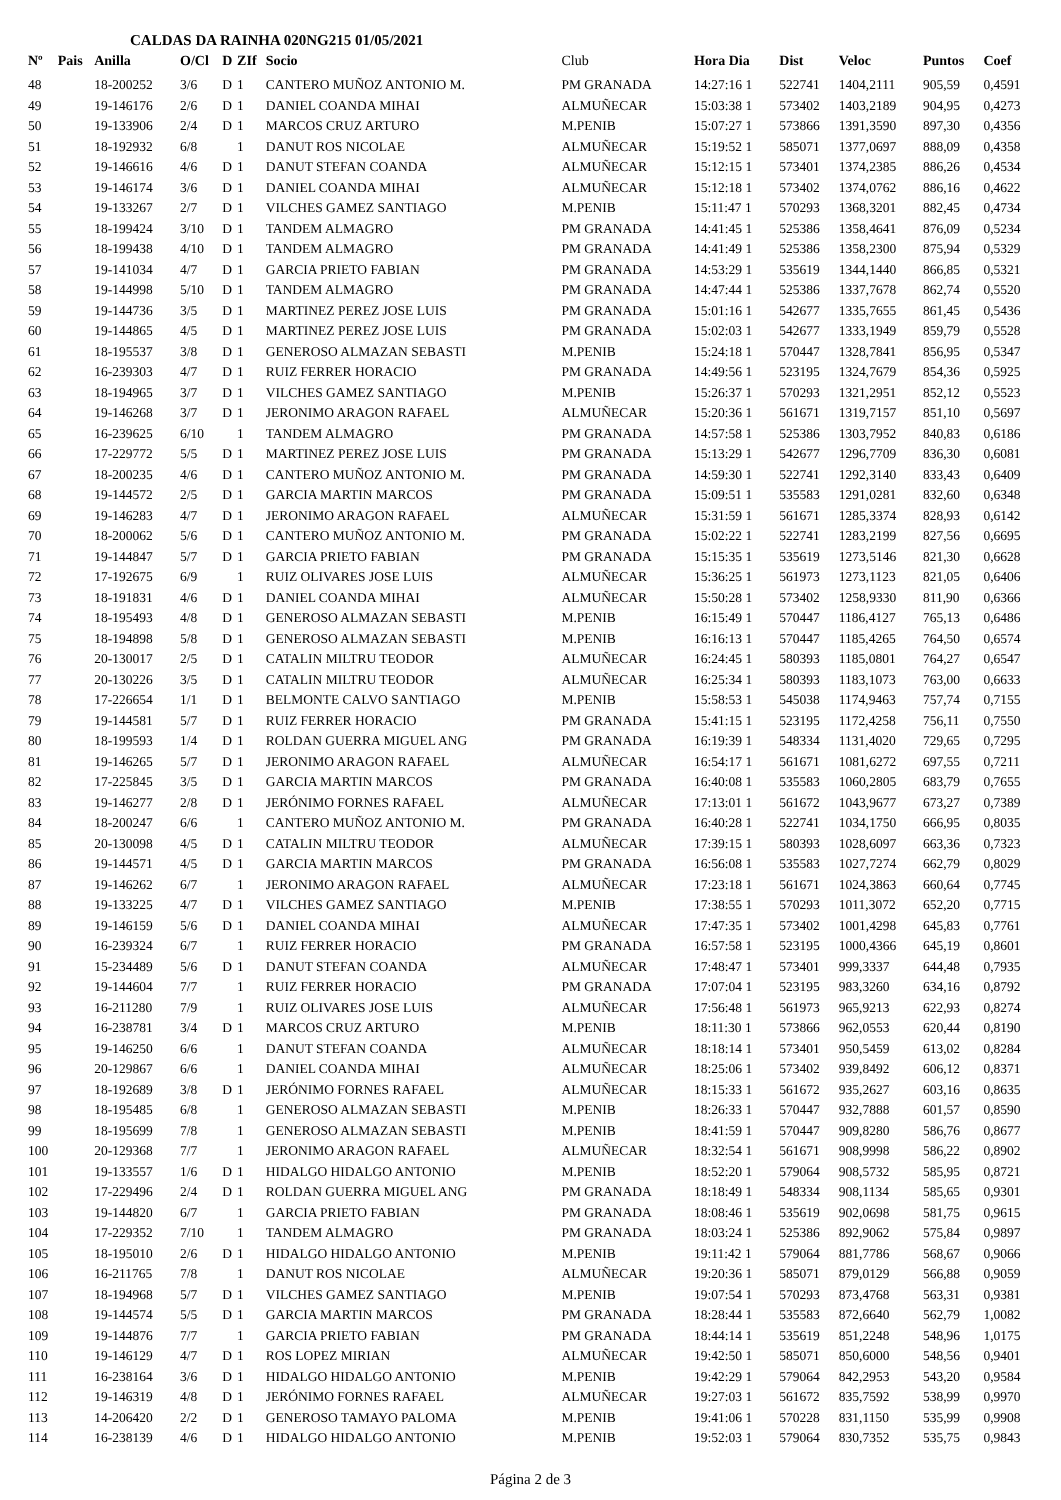CALDAS DA RAINHA 020NG215 01/05/2021
| Nº | Pais | Anilla | O/Cl | D | ZIf | Socio | Club | Hora Dia | Dist | Veloc | Puntos | Coef |
| --- | --- | --- | --- | --- | --- | --- | --- | --- | --- | --- | --- | --- |
| 48 | | 18-200252 | 3/6 | D | 1 | CANTERO MUÑOZ ANTONIO M. | PM GRANADA | 14:27:16 1 | 522741 | 1404,2111 | 905,59 | 0,4591 |
| 49 | | 19-146176 | 2/6 | D | 1 | DANIEL COANDA MIHAI | ALMUÑECAR | 15:03:38 1 | 573402 | 1403,2189 | 904,95 | 0,4273 |
| 50 | | 19-133906 | 2/4 | D | 1 | MARCOS CRUZ ARTURO | M.PENIB | 15:07:27 1 | 573866 | 1391,3590 | 897,30 | 0,4356 |
| 51 | | 18-192932 | 6/8 | | 1 | DANUT ROS NICOLAE | ALMUÑECAR | 15:19:52 1 | 585071 | 1377,0697 | 888,09 | 0,4358 |
| 52 | | 19-146616 | 4/6 | D | 1 | DANUT STEFAN COANDA | ALMUÑECAR | 15:12:15 1 | 573401 | 1374,2385 | 886,26 | 0,4534 |
| 53 | | 19-146174 | 3/6 | D | 1 | DANIEL COANDA MIHAI | ALMUÑECAR | 15:12:18 1 | 573402 | 1374,0762 | 886,16 | 0,4622 |
| 54 | | 19-133267 | 2/7 | D | 1 | VILCHES GAMEZ SANTIAGO | M.PENIB | 15:11:47 1 | 570293 | 1368,3201 | 882,45 | 0,4734 |
| 55 | | 18-199424 | 3/10 | D | 1 | TANDEM ALMAGRO | PM GRANADA | 14:41:45 1 | 525386 | 1358,4641 | 876,09 | 0,5234 |
| 56 | | 18-199438 | 4/10 | D | 1 | TANDEM ALMAGRO | PM GRANADA | 14:41:49 1 | 525386 | 1358,2300 | 875,94 | 0,5329 |
| 57 | | 19-141034 | 4/7 | D | 1 | GARCIA PRIETO FABIAN | PM GRANADA | 14:53:29 1 | 535619 | 1344,1440 | 866,85 | 0,5321 |
| 58 | | 19-144998 | 5/10 | D | 1 | TANDEM ALMAGRO | PM GRANADA | 14:47:44 1 | 525386 | 1337,7678 | 862,74 | 0,5520 |
| 59 | | 19-144736 | 3/5 | D | 1 | MARTINEZ PEREZ JOSE LUIS | PM GRANADA | 15:01:16 1 | 542677 | 1335,7655 | 861,45 | 0,5436 |
| 60 | | 19-144865 | 4/5 | D | 1 | MARTINEZ PEREZ JOSE LUIS | PM GRANADA | 15:02:03 1 | 542677 | 1333,1949 | 859,79 | 0,5528 |
| 61 | | 18-195537 | 3/8 | D | 1 | GENEROSO ALMAZAN SEBASTI | M.PENIB | 15:24:18 1 | 570447 | 1328,7841 | 856,95 | 0,5347 |
| 62 | | 16-239303 | 4/7 | D | 1 | RUIZ FERRER HORACIO | PM GRANADA | 14:49:56 1 | 523195 | 1324,7679 | 854,36 | 0,5925 |
| 63 | | 18-194965 | 3/7 | D | 1 | VILCHES GAMEZ SANTIAGO | M.PENIB | 15:26:37 1 | 570293 | 1321,2951 | 852,12 | 0,5523 |
| 64 | | 19-146268 | 3/7 | D | 1 | JERONIMO ARAGON RAFAEL | ALMUÑECAR | 15:20:36 1 | 561671 | 1319,7157 | 851,10 | 0,5697 |
| 65 | | 16-239625 | 6/10 | | 1 | TANDEM ALMAGRO | PM GRANADA | 14:57:58 1 | 525386 | 1303,7952 | 840,83 | 0,6186 |
| 66 | | 17-229772 | 5/5 | D | 1 | MARTINEZ PEREZ JOSE LUIS | PM GRANADA | 15:13:29 1 | 542677 | 1296,7709 | 836,30 | 0,6081 |
| 67 | | 18-200235 | 4/6 | D | 1 | CANTERO MUÑOZ ANTONIO M. | PM GRANADA | 14:59:30 1 | 522741 | 1292,3140 | 833,43 | 0,6409 |
| 68 | | 19-144572 | 2/5 | D | 1 | GARCIA MARTIN MARCOS | PM GRANADA | 15:09:51 1 | 535583 | 1291,0281 | 832,60 | 0,6348 |
| 69 | | 19-146283 | 4/7 | D | 1 | JERONIMO ARAGON RAFAEL | ALMUÑECAR | 15:31:59 1 | 561671 | 1285,3374 | 828,93 | 0,6142 |
| 70 | | 18-200062 | 5/6 | D | 1 | CANTERO MUÑOZ ANTONIO M. | PM GRANADA | 15:02:22 1 | 522741 | 1283,2199 | 827,56 | 0,6695 |
| 71 | | 19-144847 | 5/7 | D | 1 | GARCIA PRIETO FABIAN | PM GRANADA | 15:15:35 1 | 535619 | 1273,5146 | 821,30 | 0,6628 |
| 72 | | 17-192675 | 6/9 | | 1 | RUIZ OLIVARES JOSE LUIS | ALMUÑECAR | 15:36:25 1 | 561973 | 1273,1123 | 821,05 | 0,6406 |
| 73 | | 18-191831 | 4/6 | D | 1 | DANIEL COANDA MIHAI | ALMUÑECAR | 15:50:28 1 | 573402 | 1258,9330 | 811,90 | 0,6366 |
| 74 | | 18-195493 | 4/8 | D | 1 | GENEROSO ALMAZAN SEBASTI | M.PENIB | 16:15:49 1 | 570447 | 1186,4127 | 765,13 | 0,6486 |
| 75 | | 18-194898 | 5/8 | D | 1 | GENEROSO ALMAZAN SEBASTI | M.PENIB | 16:16:13 1 | 570447 | 1185,4265 | 764,50 | 0,6574 |
| 76 | | 20-130017 | 2/5 | D | 1 | CATALIN MILTRU TEODOR | ALMUÑECAR | 16:24:45 1 | 580393 | 1185,0801 | 764,27 | 0,6547 |
| 77 | | 20-130226 | 3/5 | D | 1 | CATALIN MILTRU TEODOR | ALMUÑECAR | 16:25:34 1 | 580393 | 1183,1073 | 763,00 | 0,6633 |
| 78 | | 17-226654 | 1/1 | D | 1 | BELMONTE CALVO SANTIAGO | M.PENIB | 15:58:53 1 | 545038 | 1174,9463 | 757,74 | 0,7155 |
| 79 | | 19-144581 | 5/7 | D | 1 | RUIZ FERRER HORACIO | PM GRANADA | 15:41:15 1 | 523195 | 1172,4258 | 756,11 | 0,7550 |
| 80 | | 18-199593 | 1/4 | D | 1 | ROLDAN GUERRA MIGUEL ANG | PM GRANADA | 16:19:39 1 | 548334 | 1131,4020 | 729,65 | 0,7295 |
| 81 | | 19-146265 | 5/7 | D | 1 | JERONIMO ARAGON RAFAEL | ALMUÑECAR | 16:54:17 1 | 561671 | 1081,6272 | 697,55 | 0,7211 |
| 82 | | 17-225845 | 3/5 | D | 1 | GARCIA MARTIN MARCOS | PM GRANADA | 16:40:08 1 | 535583 | 1060,2805 | 683,79 | 0,7655 |
| 83 | | 19-146277 | 2/8 | D | 1 | JERÓNIMO FORNES RAFAEL | ALMUÑECAR | 17:13:01 1 | 561672 | 1043,9677 | 673,27 | 0,7389 |
| 84 | | 18-200247 | 6/6 | | 1 | CANTERO MUÑOZ ANTONIO M. | PM GRANADA | 16:40:28 1 | 522741 | 1034,1750 | 666,95 | 0,8035 |
| 85 | | 20-130098 | 4/5 | D | 1 | CATALIN MILTRU TEODOR | ALMUÑECAR | 17:39:15 1 | 580393 | 1028,6097 | 663,36 | 0,7323 |
| 86 | | 19-144571 | 4/5 | D | 1 | GARCIA MARTIN MARCOS | PM GRANADA | 16:56:08 1 | 535583 | 1027,7274 | 662,79 | 0,8029 |
| 87 | | 19-146262 | 6/7 | | 1 | JERONIMO ARAGON RAFAEL | ALMUÑECAR | 17:23:18 1 | 561671 | 1024,3863 | 660,64 | 0,7745 |
| 88 | | 19-133225 | 4/7 | D | 1 | VILCHES GAMEZ SANTIAGO | M.PENIB | 17:38:55 1 | 570293 | 1011,3072 | 652,20 | 0,7715 |
| 89 | | 19-146159 | 5/6 | D | 1 | DANIEL COANDA MIHAI | ALMUÑECAR | 17:47:35 1 | 573402 | 1001,4298 | 645,83 | 0,7761 |
| 90 | | 16-239324 | 6/7 | | 1 | RUIZ FERRER HORACIO | PM GRANADA | 16:57:58 1 | 523195 | 1000,4366 | 645,19 | 0,8601 |
| 91 | | 15-234489 | 5/6 | D | 1 | DANUT STEFAN COANDA | ALMUÑECAR | 17:48:47 1 | 573401 | 999,3337 | 644,48 | 0,7935 |
| 92 | | 19-144604 | 7/7 | | 1 | RUIZ FERRER HORACIO | PM GRANADA | 17:07:04 1 | 523195 | 983,3260 | 634,16 | 0,8792 |
| 93 | | 16-211280 | 7/9 | | 1 | RUIZ OLIVARES JOSE LUIS | ALMUÑECAR | 17:56:48 1 | 561973 | 965,9213 | 622,93 | 0,8274 |
| 94 | | 16-238781 | 3/4 | D | 1 | MARCOS CRUZ ARTURO | M.PENIB | 18:11:30 1 | 573866 | 962,0553 | 620,44 | 0,8190 |
| 95 | | 19-146250 | 6/6 | | 1 | DANUT STEFAN COANDA | ALMUÑECAR | 18:18:14 1 | 573401 | 950,5459 | 613,02 | 0,8284 |
| 96 | | 20-129867 | 6/6 | | 1 | DANIEL COANDA MIHAI | ALMUÑECAR | 18:25:06 1 | 573402 | 939,8492 | 606,12 | 0,8371 |
| 97 | | 18-192689 | 3/8 | D | 1 | JERÓNIMO FORNES RAFAEL | ALMUÑECAR | 18:15:33 1 | 561672 | 935,2627 | 603,16 | 0,8635 |
| 98 | | 18-195485 | 6/8 | | 1 | GENEROSO ALMAZAN SEBASTI | M.PENIB | 18:26:33 1 | 570447 | 932,7888 | 601,57 | 0,8590 |
| 99 | | 18-195699 | 7/8 | | 1 | GENEROSO ALMAZAN SEBASTI | M.PENIB | 18:41:59 1 | 570447 | 909,8280 | 586,76 | 0,8677 |
| 100 | | 20-129368 | 7/7 | | 1 | JERONIMO ARAGON RAFAEL | ALMUÑECAR | 18:32:54 1 | 561671 | 908,9998 | 586,22 | 0,8902 |
| 101 | | 19-133557 | 1/6 | D | 1 | HIDALGO HIDALGO ANTONIO | M.PENIB | 18:52:20 1 | 579064 | 908,5732 | 585,95 | 0,8721 |
| 102 | | 17-229496 | 2/4 | D | 1 | ROLDAN GUERRA MIGUEL ANG | PM GRANADA | 18:18:49 1 | 548334 | 908,1134 | 585,65 | 0,9301 |
| 103 | | 19-144820 | 6/7 | | 1 | GARCIA PRIETO FABIAN | PM GRANADA | 18:08:46 1 | 535619 | 902,0698 | 581,75 | 0,9615 |
| 104 | | 17-229352 | 7/10 | | 1 | TANDEM ALMAGRO | PM GRANADA | 18:03:24 1 | 525386 | 892,9062 | 575,84 | 0,9897 |
| 105 | | 18-195010 | 2/6 | D | 1 | HIDALGO HIDALGO ANTONIO | M.PENIB | 19:11:42 1 | 579064 | 881,7786 | 568,67 | 0,9066 |
| 106 | | 16-211765 | 7/8 | | 1 | DANUT ROS NICOLAE | ALMUÑECAR | 19:20:36 1 | 585071 | 879,0129 | 566,88 | 0,9059 |
| 107 | | 18-194968 | 5/7 | D | 1 | VILCHES GAMEZ SANTIAGO | M.PENIB | 19:07:54 1 | 570293 | 873,4768 | 563,31 | 0,9381 |
| 108 | | 19-144574 | 5/5 | D | 1 | GARCIA MARTIN MARCOS | PM GRANADA | 18:28:44 1 | 535583 | 872,6640 | 562,79 | 1,0082 |
| 109 | | 19-144876 | 7/7 | | 1 | GARCIA PRIETO FABIAN | PM GRANADA | 18:44:14 1 | 535619 | 851,2248 | 548,96 | 1,0175 |
| 110 | | 19-146129 | 4/7 | D | 1 | ROS LOPEZ MIRIAN | ALMUÑECAR | 19:42:50 1 | 585071 | 850,6000 | 548,56 | 0,9401 |
| 111 | | 16-238164 | 3/6 | D | 1 | HIDALGO HIDALGO ANTONIO | M.PENIB | 19:42:29 1 | 579064 | 842,2953 | 543,20 | 0,9584 |
| 112 | | 19-146319 | 4/8 | D | 1 | JERÓNIMO FORNES RAFAEL | ALMUÑECAR | 19:27:03 1 | 561672 | 835,7592 | 538,99 | 0,9970 |
| 113 | | 14-206420 | 2/2 | D | 1 | GENEROSO TAMAYO PALOMA | M.PENIB | 19:41:06 1 | 570228 | 831,1150 | 535,99 | 0,9908 |
| 114 | | 16-238139 | 4/6 | D | 1 | HIDALGO HIDALGO ANTONIO | M.PENIB | 19:52:03 1 | 579064 | 830,7352 | 535,75 | 0,9843 |
Página 2 de 3